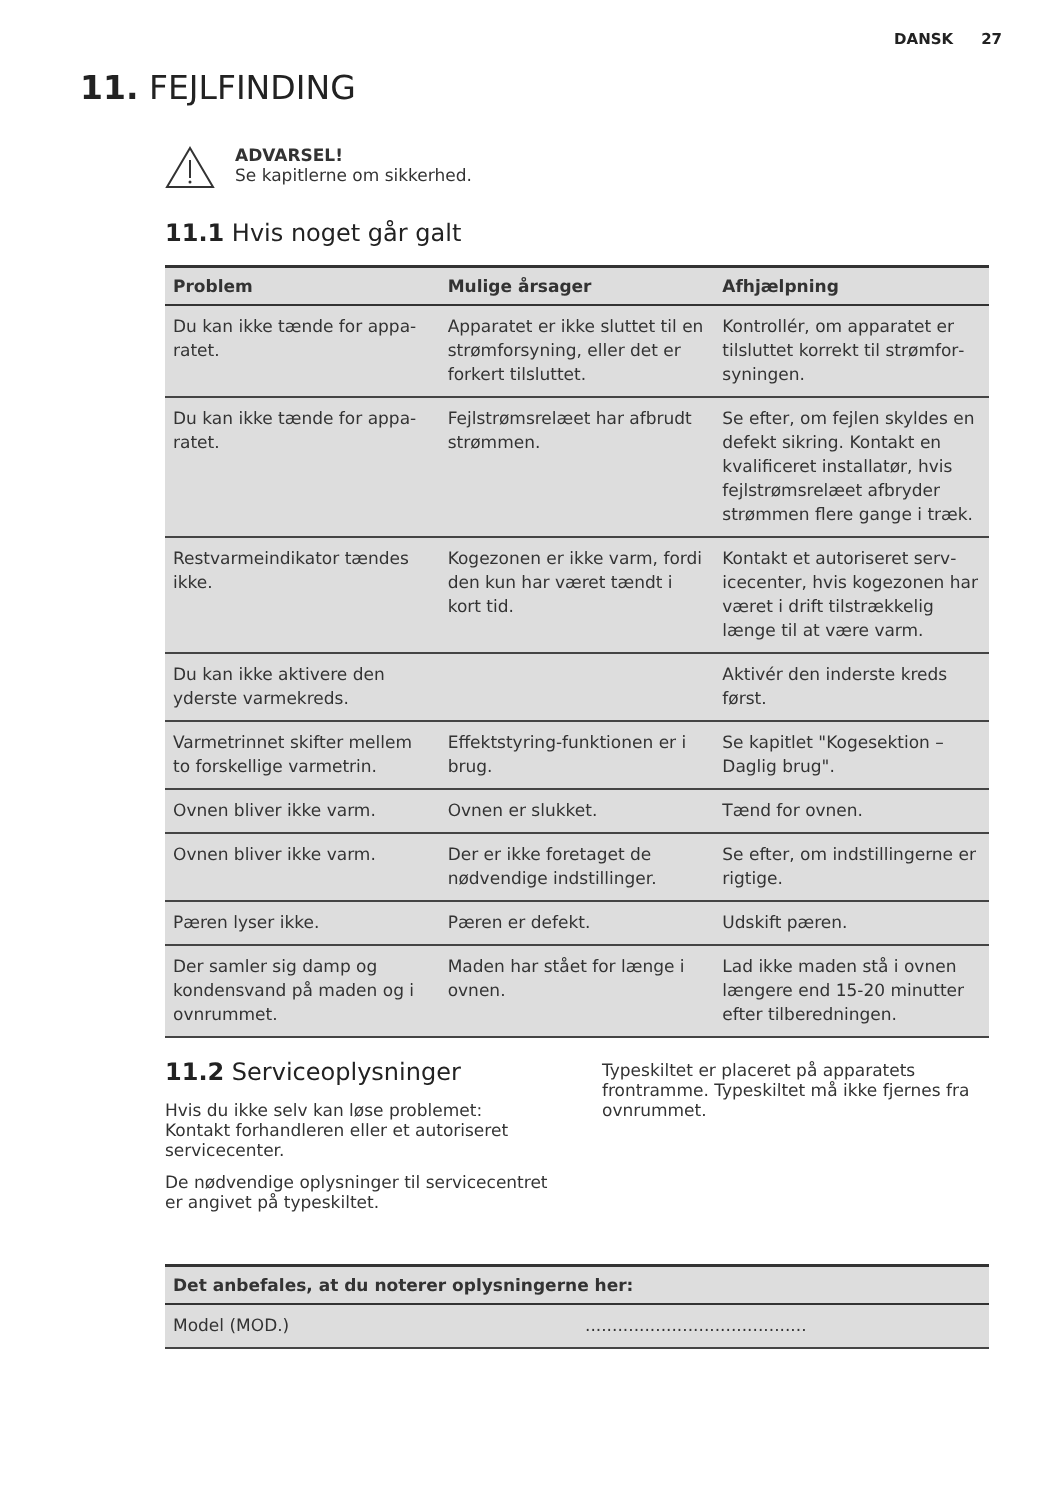DANSK 27
11. FEJLFINDING
ADVARSEL!
Se kapitlerne om sikkerhed.
11.1 Hvis noget går galt
| Problem | Mulige årsager | Afhjælpning |
| --- | --- | --- |
| Du kan ikke tænde for appa­ratet. | Apparatet er ikke sluttet til en strømforsyning, eller det er forkert tilsluttet. | Kontrollér, om apparatet er tilsluttet korrekt til strømfor­syningen. |
| Du kan ikke tænde for appa­ratet. | Fejlstrømsrelæet har afbrudt strømmen. | Se efter, om fejlen skyldes en defekt sikring. Kontakt en kvalificeret installatør, hvis fejlstrømsrelæet afbryder strømmen flere gange i træk. |
| Restvarmeindikator tændes ikke. | Kogezonen er ikke varm, for­di den kun har været tændt i kort tid. | Kontakt et autoriseret serv­icecenter, hvis kogezonen har været i drift tilstrækkelig længe til at være varm. |
| Du kan ikke aktivere den yderste varmekreds. | | Aktivér den inderste kreds først. |
| Varmetrinnet skifter mellem to forskellige varmetrin. | Effektstyring-funktionen er i brug. | Se kapitlet "Kogesektion – Daglig brug". |
| Ovnen bliver ikke varm. | Ovnen er slukket. | Tænd for ovnen. |
| Ovnen bliver ikke varm. | Der er ikke foretaget de nødvendige indstillinger. | Se efter, om indstillingerne er rigtige. |
| Pæren lyser ikke. | Pæren er defekt. | Udskift pæren. |
| Der samler sig damp og kondensvand på maden og i ovnrummet. | Maden har stået for længe i ovnen. | Lad ikke maden stå i ovnen længere end 15-20 minutter efter tilberedningen. |
11.2 Serviceoplysninger
Hvis du ikke selv kan løse problemet: Kontakt forhandleren eller et autoriseret servicecenter.
De nødvendige oplysninger til servicecentret er angivet på typeskiltet.
Typeskiltet er placeret på apparatets frontramme. Typeskiltet må ikke fjernes fra ovnrummet.
| Det anbefales, at du noterer oplysningerne her: | |
| --- | --- |
| Model (MOD.) | ......................................... |